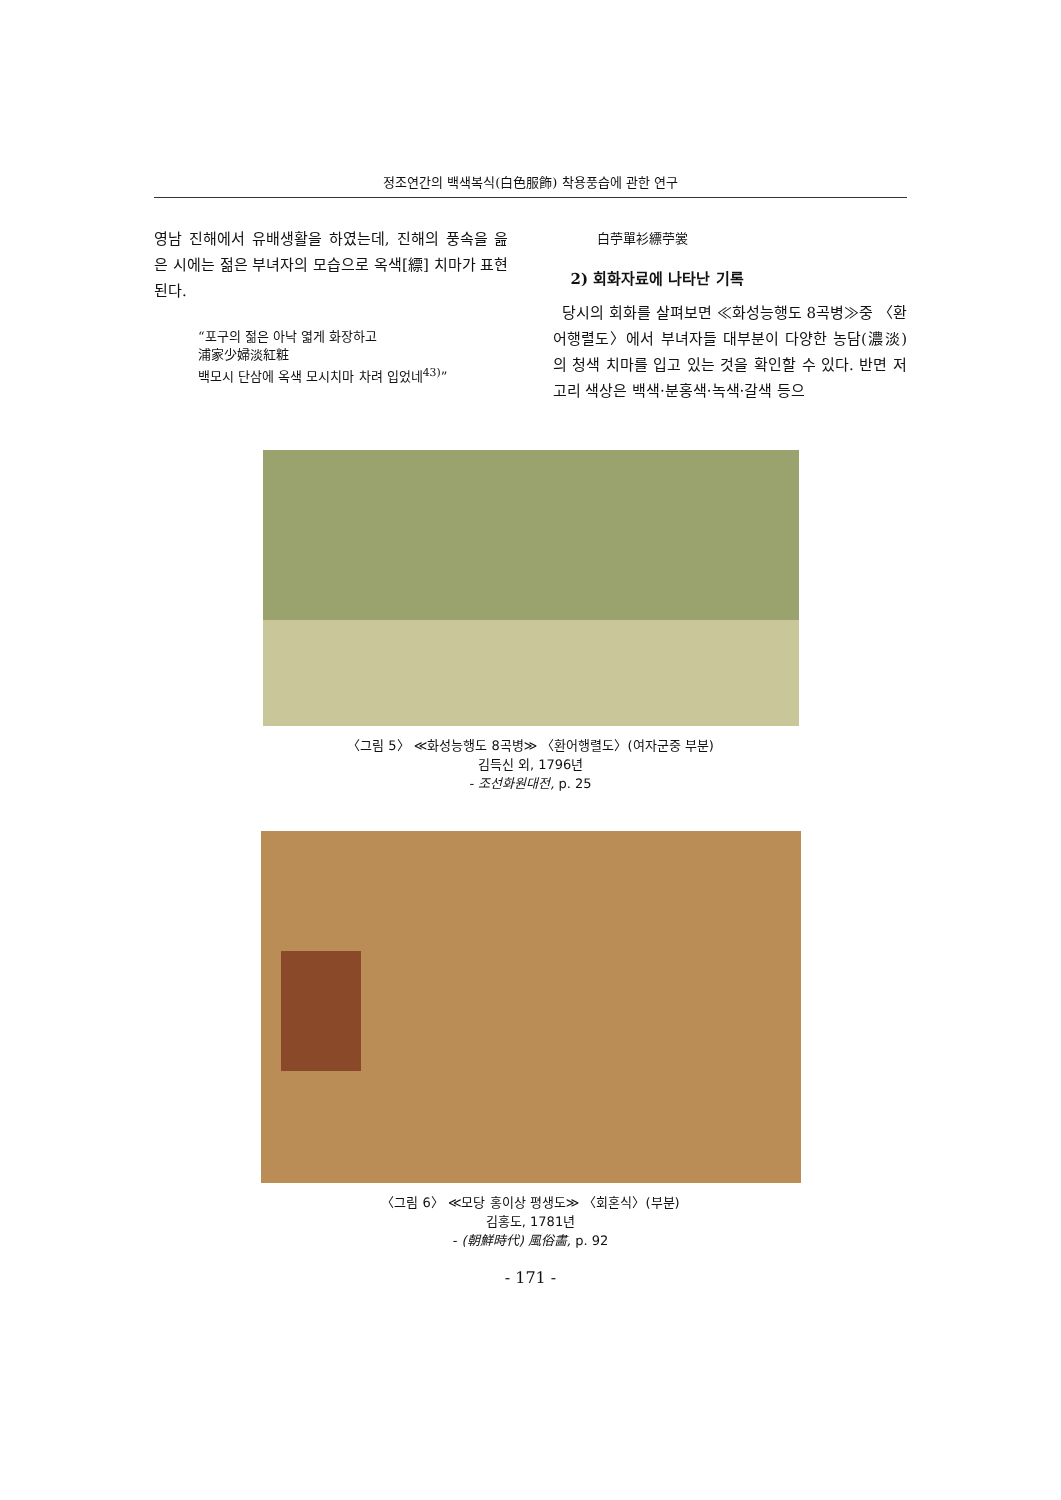정조연간의 백색복식(白色服飾) 착용풍습에 관한 연구
영남 진해에서 유배생활을 하였는데, 진해의 풍속을 읊은 시에는 젊은 부녀자의 모습으로 옥색[縹] 치마가 표현된다.
“포구의 젊은 아낙 엷게 화장하고
浦家少婦淡紅粧
백모시 단삼에 옥색 모시치마 차려 입었네<sup>43)</sup>”
白苧單衫縹苧裳
2) 회화자료에 나타난 기록
당시의 회화를 살펴보면 ≪화성능행도 8곡병≫중 〈환어행렬도〉에서 부녀자들 대부분이 다양한 농담(濃淡)의 청색 치마를 입고 있는 것을 확인할 수 있다. 반면 저고리 색상은 백색·분홍색·녹색·갈색 등으
〈그림 5〉 ≪화성능행도 8곡병≫ 〈환어행렬도〉(여자군중 부분)
김득신 외, 1796년
- 조선화원대전, p. 25
〈그림 6〉 ≪모당 홍이상 평생도≫ 〈회혼식〉(부분)
김홍도, 1781년
- (朝鮮時代) 風俗畵, p. 92
- 171 -